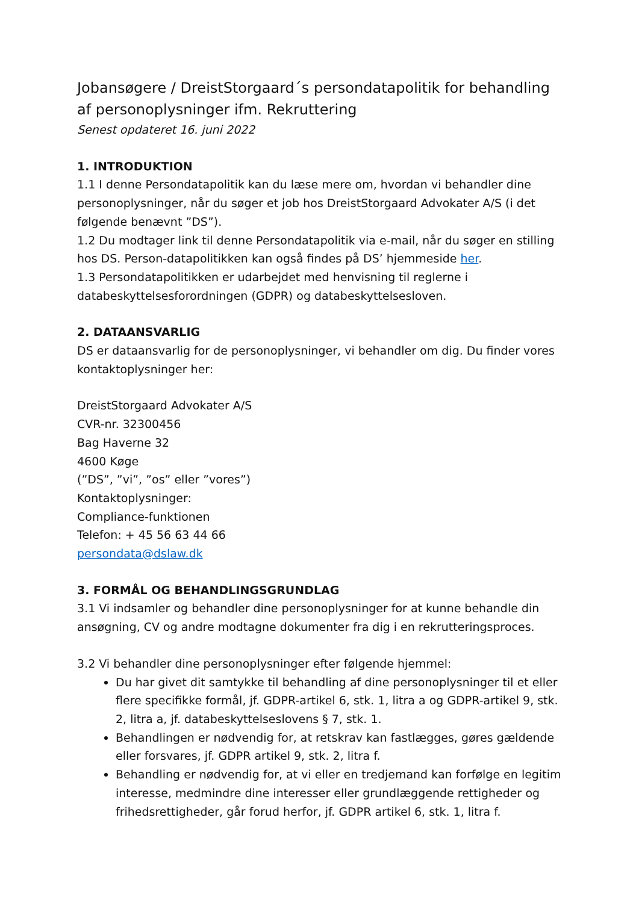Jobansøgere / DreistStorgaard´s persondatapolitik for behandling af personoplysninger ifm. Rekruttering
Senest opdateret 16. juni 2022
1. INTRODUKTION
1.1 I denne Persondatapolitik kan du læse mere om, hvordan vi behandler dine personoplysninger, når du søger et job hos DreistStorgaard Advokater A/S (i det følgende benævnt ”DS”).
1.2 Du modtager link til denne Persondatapolitik via e-mail, når du søger en stilling hos DS. Person-datapolitikken kan også findes på DS’ hjemmeside her.
1.3 Persondatapolitikken er udarbejdet med henvisning til reglerne i databeskyttelsesforordningen (GDPR) og databeskyttelsesloven.
2. DATAANSVARLIG
DS er dataansvarlig for de personoplysninger, vi behandler om dig. Du finder vores kontaktoplysninger her:
DreistStorgaard Advokater A/S
CVR-nr. 32300456
Bag Haverne 32
4600 Køge
(”DS”, ”vi”, ”os” eller ”vores”)
Kontaktoplysninger:
Compliance-funktionen
Telefon: + 45 56 63 44 66
persondata@dslaw.dk
3. FORMÅL OG BEHANDLINGSGRUNDLAG
3.1 Vi indsamler og behandler dine personoplysninger for at kunne behandle din ansøgning, CV og andre modtagne dokumenter fra dig i en rekrutteringsproces.
3.2 Vi behandler dine personoplysninger efter følgende hjemmel:
Du har givet dit samtykke til behandling af dine personoplysninger til et eller flere specifikke formål, jf. GDPR-artikel 6, stk. 1, litra a og GDPR-artikel 9, stk. 2, litra a, jf. databeskyttelseslovens § 7, stk. 1.
Behandlingen er nødvendig for, at retskrav kan fastlægges, gøres gældende eller forsvares, jf. GDPR artikel 9, stk. 2, litra f.
Behandling er nødvendig for, at vi eller en tredjemand kan forfølge en legitim interesse, medmindre dine interesser eller grundlæggende rettigheder og frihedsrettigheder, går forud herfor, jf. GDPR artikel 6, stk. 1, litra f.